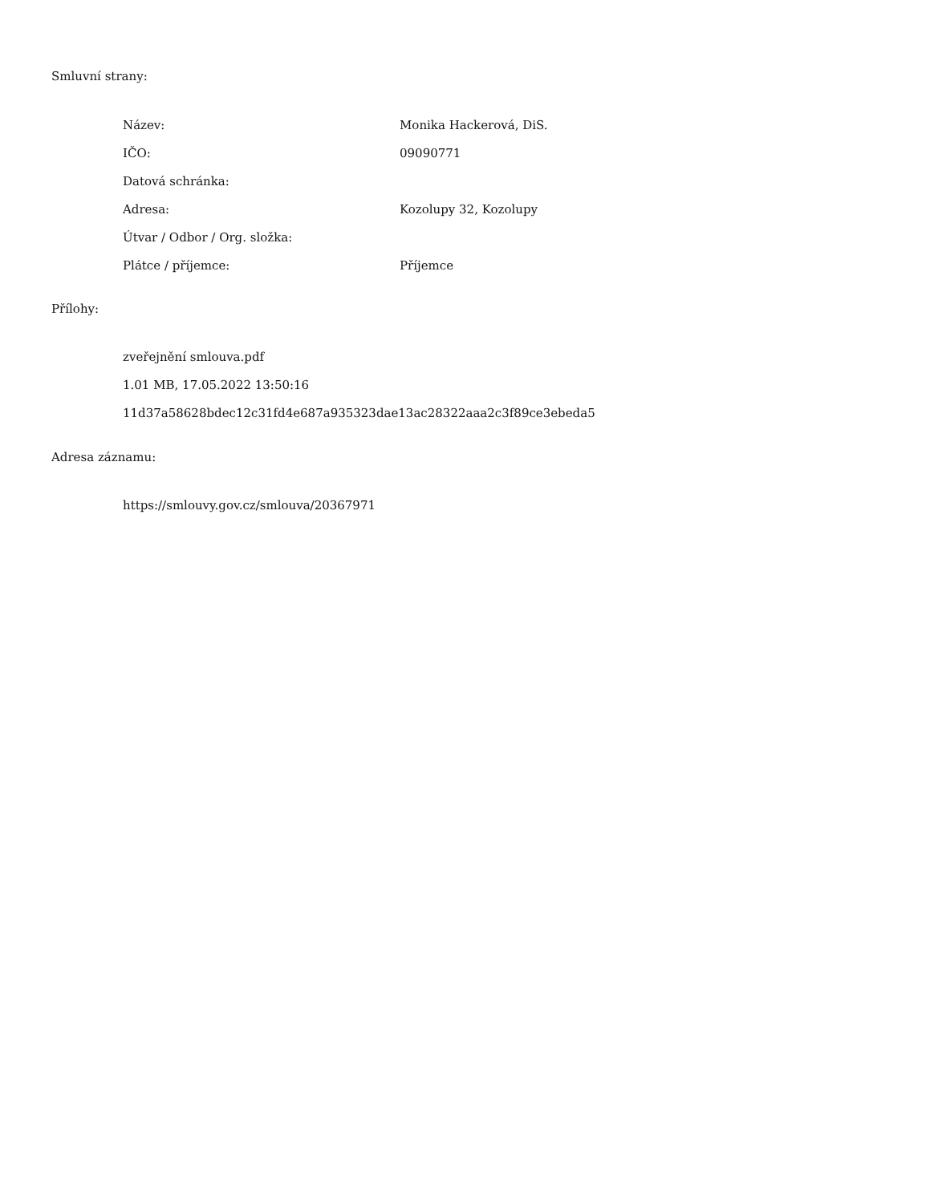Smluvní strany:
| Název: | Monika Hackerová, DiS. |
| IČO: | 09090771 |
| Datová schránka: | |
| Adresa: | Kozolupy 32, Kozolupy |
| Útvar / Odbor / Org. složka: | |
| Plátce / příjemce: | Příjemce |
Přílohy:
zveřejnění smlouva.pdf
1.01 MB, 17.05.2022 13:50:16
11d37a58628bdec12c31fd4e687a935323dae13ac28322aaa2c3f89ce3ebeda5
Adresa záznamu:
https://smlouvy.gov.cz/smlouva/20367971